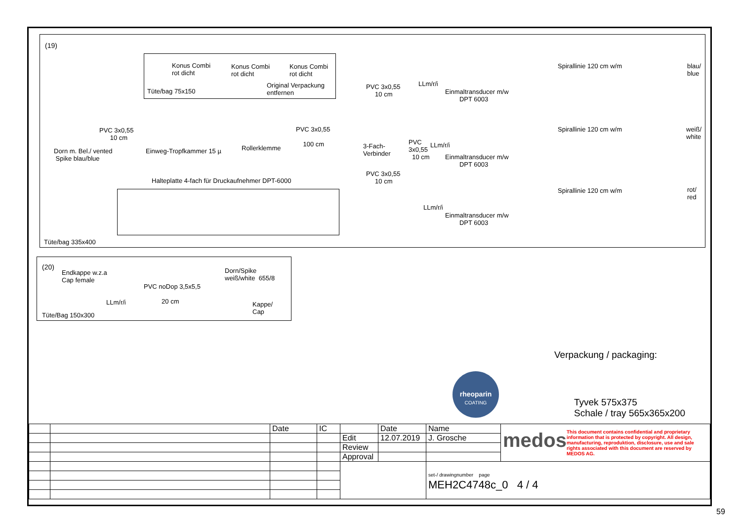(19)
Konus Combi
rot dicht
Konus Combi
rot dicht
Konus Combi
rot dicht
Tüte/bag 75x150
Original Verpackung
entfernen
PVC 3x0,55
10 cm
Dorn m. Bel./ vented
Spike blau/blue
Einweg-Tropfkammer 15 µ Rollerklemme
PVC 3x0,55
100 cm 3-Fach-
Verbinder
PVC 3x0,55
10 cm
PVC
3x0,55
10 cm
PVC 3x0,55
10 cm
LLm/r/i
LLm/r/i
LLm/r/i
Einmaltransducer m/w
DPT 6003
Einmaltransducer m/w
DPT 6003
Einmaltransducer m/w
DPT 6003
Spirallinie 120 cm w/m
Spirallinie 120 cm w/m
Spirallinie 120 cm w/m
blau/
blue
weiß/
white
rot/
red
Halteplatte 4-fach für Druckaufnehmer DPT-6000
Tüte/bag 335x400
(20)
Endkappe w.z.a
Cap female
PVC noDop 3,5x5,5
20 cm
Dorn/Spike
weiß/white 655/8
LLm/r/i Kappe/
Cap Tüte/Bag 150x300
Verpackung / packaging:
rheoparin
COATING
Tyvek 575x375
Schale / tray 565x365x200
| | | Date | IC | | Date | Name | medos This document contains confidential and proprietary information that is protected by copyright. All design, manufacturing, reproduktion, disclosure, use and sale rights associated with this document are reserved by MEDOS AG. |
| | | | | Edit | 12.07.2019 | J. Grosche | |
| | | | | Review | | | |
| | | | | Approval | | | |
| | | | | | | set-/ drawingnumber page MEH2C4748c_0 4 / 4 | |
59